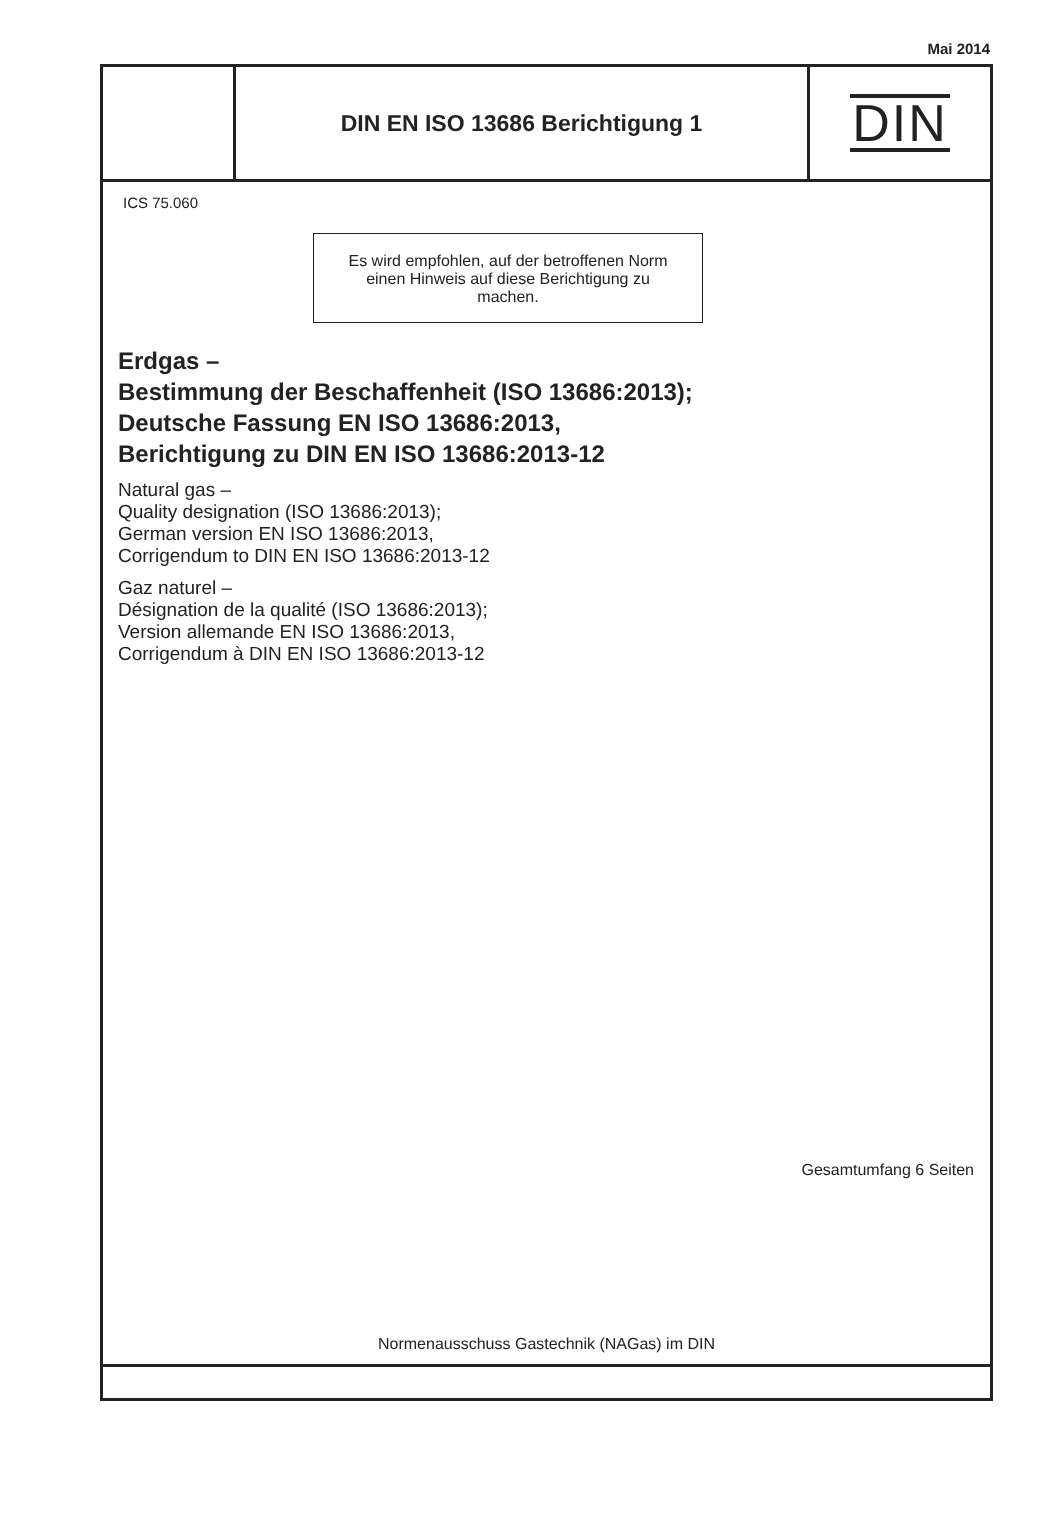Mai 2014
DIN EN ISO 13686 Berichtigung 1
DIN
ICS 75.060
Es wird empfohlen, auf der betroffenen Norm
einen Hinweis auf diese Berichtigung zu
machen.
Erdgas –
Bestimmung der Beschaffenheit (ISO 13686:2013);
Deutsche Fassung EN ISO 13686:2013,
Berichtigung zu DIN EN ISO 13686:2013-12
Natural gas –
Quality designation (ISO 13686:2013);
German version EN ISO 13686:2013,
Corrigendum to DIN EN ISO 13686:2013-12
Gaz naturel –
Désignation de la qualité (ISO 13686:2013);
Version allemande EN ISO 13686:2013,
Corrigendum à DIN EN ISO 13686:2013-12
Gesamtumfang 6 Seiten
Normenausschuss Gastechnik (NAGas) im DIN